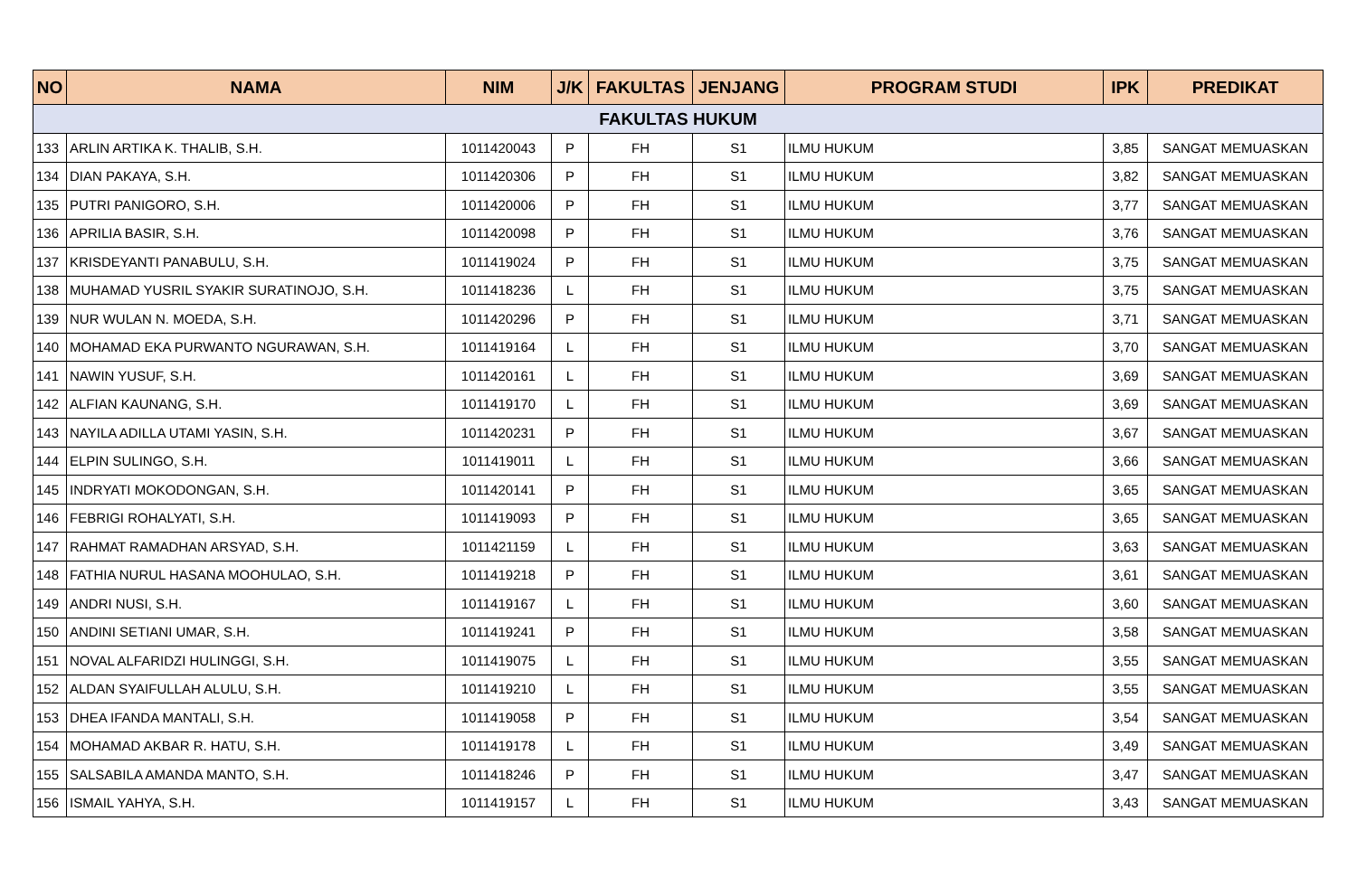| NO | NAMA | NIM | J/K | FAKULTAS | JENJANG | PROGRAM STUDI | IPK | PREDIKAT |
| --- | --- | --- | --- | --- | --- | --- | --- | --- |
| FAKULTAS HUKUM | | | | | | | | |
| 133 | ARLIN ARTIKA K. THALIB, S.H. | 1011420043 | P | FH | S1 | ILMU HUKUM | 3,85 | SANGAT MEMUASKAN |
| 134 | DIAN PAKAYA, S.H. | 1011420306 | P | FH | S1 | ILMU HUKUM | 3,82 | SANGAT MEMUASKAN |
| 135 | PUTRI PANIGORO, S.H. | 1011420006 | P | FH | S1 | ILMU HUKUM | 3,77 | SANGAT MEMUASKAN |
| 136 | APRILIA BASIR, S.H. | 1011420098 | P | FH | S1 | ILMU HUKUM | 3,76 | SANGAT MEMUASKAN |
| 137 | KRISDEYANTI PANABULU, S.H. | 1011419024 | P | FH | S1 | ILMU HUKUM | 3,75 | SANGAT MEMUASKAN |
| 138 | MUHAMAD YUSRIL SYAKIR SURATINOJO, S.H. | 1011418236 | L | FH | S1 | ILMU HUKUM | 3,75 | SANGAT MEMUASKAN |
| 139 | NUR WULAN N. MOEDA, S.H. | 1011420296 | P | FH | S1 | ILMU HUKUM | 3,71 | SANGAT MEMUASKAN |
| 140 | MOHAMAD EKA PURWANTO NGURAWAN, S.H. | 1011419164 | L | FH | S1 | ILMU HUKUM | 3,70 | SANGAT MEMUASKAN |
| 141 | NAWIN YUSUF, S.H. | 1011420161 | L | FH | S1 | ILMU HUKUM | 3,69 | SANGAT MEMUASKAN |
| 142 | ALFIAN KAUNANG, S.H. | 1011419170 | L | FH | S1 | ILMU HUKUM | 3,69 | SANGAT MEMUASKAN |
| 143 | NAYILA ADILLA UTAMI YASIN, S.H. | 1011420231 | P | FH | S1 | ILMU HUKUM | 3,67 | SANGAT MEMUASKAN |
| 144 | ELPIN SULINGO, S.H. | 1011419011 | L | FH | S1 | ILMU HUKUM | 3,66 | SANGAT MEMUASKAN |
| 145 | INDRYATI MOKODONGAN, S.H. | 1011420141 | P | FH | S1 | ILMU HUKUM | 3,65 | SANGAT MEMUASKAN |
| 146 | FEBRIGI ROHALYATI, S.H. | 1011419093 | P | FH | S1 | ILMU HUKUM | 3,65 | SANGAT MEMUASKAN |
| 147 | RAHMAT RAMADHAN ARSYAD, S.H. | 1011421159 | L | FH | S1 | ILMU HUKUM | 3,63 | SANGAT MEMUASKAN |
| 148 | FATHIA NURUL HASANA MOOHULAO, S.H. | 1011419218 | P | FH | S1 | ILMU HUKUM | 3,61 | SANGAT MEMUASKAN |
| 149 | ANDRI NUSI, S.H. | 1011419167 | L | FH | S1 | ILMU HUKUM | 3,60 | SANGAT MEMUASKAN |
| 150 | ANDINI SETIANI UMAR, S.H. | 1011419241 | P | FH | S1 | ILMU HUKUM | 3,58 | SANGAT MEMUASKAN |
| 151 | NOVAL ALFARIDZI HULINGGI, S.H. | 1011419075 | L | FH | S1 | ILMU HUKUM | 3,55 | SANGAT MEMUASKAN |
| 152 | ALDAN SYAIFULLAH ALULU, S.H. | 1011419210 | L | FH | S1 | ILMU HUKUM | 3,55 | SANGAT MEMUASKAN |
| 153 | DHEA IFANDA MANTALI, S.H. | 1011419058 | P | FH | S1 | ILMU HUKUM | 3,54 | SANGAT MEMUASKAN |
| 154 | MOHAMAD AKBAR R. HATU, S.H. | 1011419178 | L | FH | S1 | ILMU HUKUM | 3,49 | SANGAT MEMUASKAN |
| 155 | SALSABILA AMANDA MANTO, S.H. | 1011418246 | P | FH | S1 | ILMU HUKUM | 3,47 | SANGAT MEMUASKAN |
| 156 | ISMAIL YAHYA, S.H. | 1011419157 | L | FH | S1 | ILMU HUKUM | 3,43 | SANGAT MEMUASKAN |